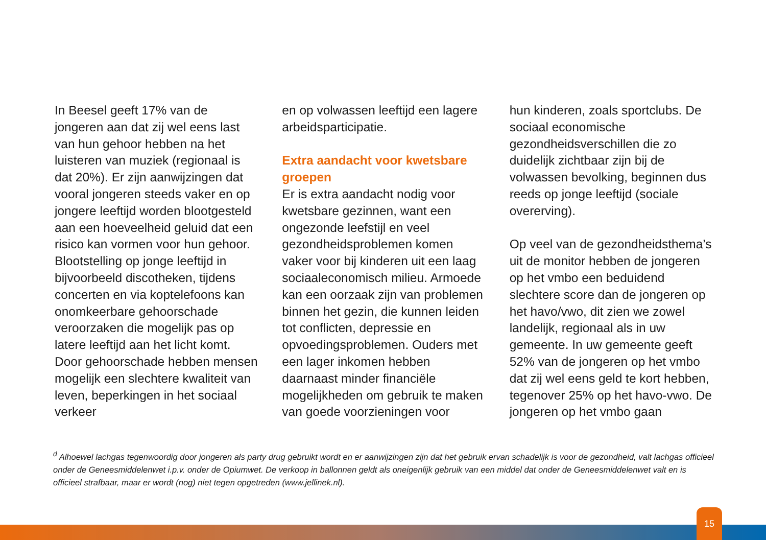In Beesel geeft 17% van de jongeren aan dat zij wel eens last van hun gehoor hebben na het luisteren van muziek (regionaal is dat 20%). Er zijn aanwijzingen dat vooral jongeren steeds vaker en op jongere leeftijd worden blootgesteld aan een hoeveelheid geluid dat een risico kan vormen voor hun gehoor. Blootstelling op jonge leeftijd in bijvoorbeeld discotheken, tijdens concerten en via koptelefoons kan onomkeerbare gehoorschade veroorzaken die mogelijk pas op latere leeftijd aan het licht komt. Door gehoorschade hebben mensen mogelijk een slechtere kwaliteit van leven, beperkingen in het sociaal verkeer
en op volwassen leeftijd een lagere arbeidsparticipatie.
Extra aandacht voor kwetsbare groepen
Er is extra aandacht nodig voor kwetsbare gezinnen, want een ongezonde leefstijl en veel gezondheidsproblemen komen vaker voor bij kinderen uit een laag sociaaleconomisch milieu. Armoede kan een oorzaak zijn van problemen binnen het gezin, die kunnen leiden tot conflicten, depressie en opvoedingsproblemen. Ouders met een lager inkomen hebben daarnaast minder financiële mogelijkheden om gebruik te maken van goede voorzieningen voor
hun kinderen, zoals sportclubs. De sociaal economische gezondheidsverschillen die zo duidelijk zichtbaar zijn bij de volwassen bevolking, beginnen dus reeds op jonge leeftijd (sociale overerving).
Op veel van de gezondheidsthema’s uit de monitor hebben de jongeren op het vmbo een beduidend slechtere score dan de jongeren op het havo/vwo, dit zien we zowel landelijk, regionaal als in uw gemeente. In uw gemeente geeft 52% van de jongeren op het vmbo dat zij wel eens geld te kort hebben, tegenover 25% op het havo-vwo. De jongeren op het vmbo gaan
<sup>d</sup> Alhoewel lachgas tegenwoordig door jongeren als party drug gebruikt wordt en er aanwijzingen zijn dat het gebruik ervan schadelijk is voor de gezondheid, valt lachgas officieel onder de Geneesmiddelenwet i.p.v. onder de Opiumwet. De verkoop in ballonnen geldt als oneigenlijk gebruik van een middel dat onder de Geneesmiddelenwet valt en is officieel strafbaar, maar er wordt (nog) niet tegen opgetreden (www.jellinek.nl).
15